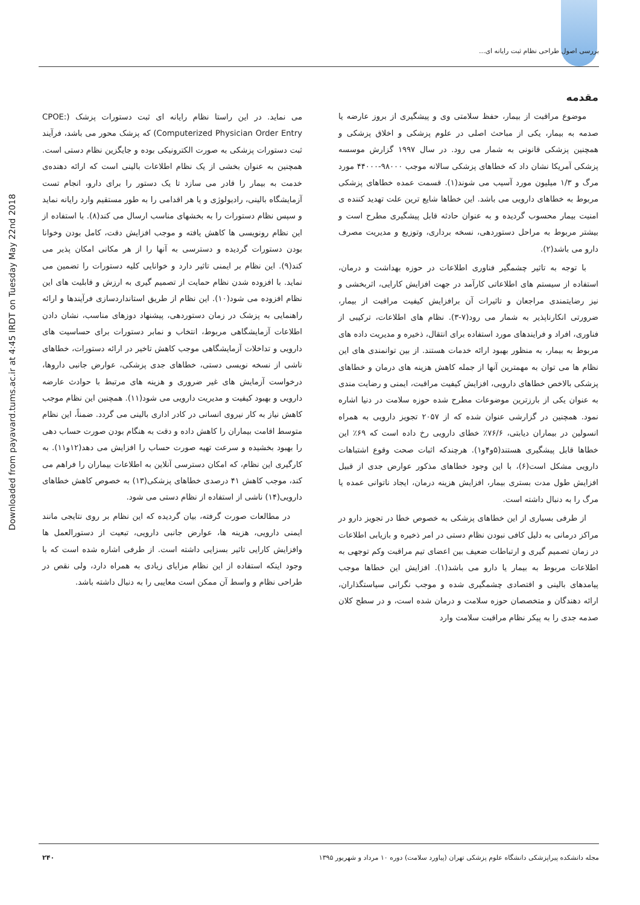بررسی اصول طراحی نظام ثبت رایانه ای...
Downloaded from payavard.tums.ac.ir at 4:45 IRDT on Tuesday May 22nd 2018
مقدمه
موضوع مراقبت از بیمار، حفظ سلامتی وی و پیشگیری از بروز عارضه یا صدمه به بیمار، یکی از مباحث اصلی در علوم پزشکی و اخلاق پزشکی و همچنین پزشکی قانونی به شمار می رود. در سال ۱۹۹۷ گزارش موسسه پزشکی آمریکا نشان داد که خطاهای پزشکی سالانه موجب ۹۸۰۰۰-۴۴۰۰۰ مورد مرگ و ۱/۳ میلیون مورد آسیب می شوند(۱). قسمت عمده خطاهای پزشکی مربوط به خطاهای دارویی می باشد. این خطاها شایع ترین علت تهدید کننده ی امنیت بیمار محسوب گردیده و به عنوان حادثه قابل پیشگیری مطرح است و بیشتر مربوط به مراحل دستوردهی، نسخه برداری، وتوزیع و مدیریت مصرف دارو می باشد(۲).
با توجه به تاثیر چشمگیر فناوری اطلاعات در حوزه بهداشت و درمان، استفاده از سیستم های اطلاعاتی کارآمد در جهت افزایش کارایی، اثربخشی و نیز رضایتمندی مراجعان و تاثیرات آن برافزایش کیفیت مراقبت از بیمار، ضرورتی انکارناپذیر به شمار می رود(۷-۳). نظام های اطلاعات، ترکیبی از فناوری، افراد و فرایندهای مورد استفاده برای انتقال، ذخیره و مدیریت داده های مربوط به بیمار، به منظور بهبود ارائه خدمات هستند. از بین توانمندی های این نظام ها می توان به مهمترین آنها از جمله کاهش هزینه های درمان و خطاهای پزشکی بالاخص خطاهای دارویی، افزایش کیفیت مراقبت، ایمنی و رضایت مندی به عنوان یکی از بارزترین موضوعات مطرح شده حوزه سلامت در دنیا اشاره نمود. همچنین در گزارشی عنوان شده که از ۲۰۵۷ تجویز دارویی به همراه انسولین در بیماران دیابتی، ۷۶/۶٪ خطای دارویی رخ داده است که ۶۹٪ این خطاها قابل پیشگیری هستند(۵و۴و۱). هرچندکه اثبات صحت وقوع اشتباهات دارویی مشکل است(۶)، با این وجود خطاهای مذکور عوارض جدی از قبیل افزایش طول مدت بستری بیمار، افزایش هزینه درمان، ایجاد ناتوانی عمده یا مرگ را به دنبال داشته است.
از طرفی بسیاری از این خطاهای پزشکی به خصوص خطا در تجویز دارو در مراکز درمانی به دلیل کافی نبودن نظام دستی در امر ذخیره و بازیابی اطلاعات در زمان تصمیم گیری و ارتباطات ضعیف بین اعضای تیم مراقبت وکم توجهی به اطلاعات مربوط به بیمار یا دارو می باشد(۱). افزایش این خطاها موجب پیامدهای بالینی و اقتصادی چشمگیری شده و موجب نگرانی سیاستگذاران، ارائه دهندگان و متخصصان حوزه سلامت و درمان شده است، و در سطح کلان صدمه جدی را به پیکر نظام مراقبت سلامت وارد
می نماید. در این راستا نظام رایانه ای ثبت دستورات پزشک (CPOE: Computerized Physician Order Entry) که پزشک محور می باشد، فرآیند ثبت دستورات پزشکی به صورت الکترونیکی بوده و جایگزین نظام دستی است. همچنین به عنوان بخشی از یک نظام اطلاعات بالینی است که ارائه دهنده‌ی خدمت به بیمار را قادر می سازد تا یک دستور را برای دارو، انجام تست آزمایشگاه بالینی، رادیولوژی و یا هر اقدامی را به طور مستقیم وارد رایانه نماید و سپس نظام دستورات را به بخشهای مناسب ارسال می کند(۸). با استفاده از این نظام رونویسی ها کاهش یافته و موجب افزایش دقت، کامل بودن وخوانا بودن دستورات گردیده و دسترسی به آنها را از هر مکانی امکان پذیر می کند(۹). این نظام بر ایمنی تاثیر دارد و خوانایی کلیه دستورات را تضمین می نماید. با افزوده شدن نظام حمایت از تصمیم گیری به ارزش و قابلیت های این نظام افزوده می شود(۱۰). این نظام از طریق استانداردسازی فرآیندها و ارائه راهنمایی به پزشک در زمان دستوردهی، پیشنهاد دوزهای مناسب، نشان دادن اطلاعات آزمایشگاهی مربوط، انتخاب و نمابر دستورات برای حساسیت های دارویی و تداخلات آزمایشگاهی موجب کاهش تاخیر در ارائه دستورات، خطاهای ناشی از نسخه نویسی دستی، خطاهای جدی پزشکی، عوارض جانبی داروها، درخواست آزمایش های غیر ضروری و هزینه های مرتبط با حوادث عارضه دارویی و بهبود کیفیت و مدیریت دارویی می شود(۱۱). همچنین این نظام موجب کاهش نیاز به کار نیروی انسانی در کادر اداری بالینی می گردد. ضمناً، این نظام متوسط اقامت بیماران را کاهش داده و دقت به هنگام بودن صورت حساب دهی را بهبود بخشیده و سرعت تهیه صورت حساب را افزایش می دهد(۱۲و۱۱). به کارگیری این نظام، که امکان دسترسی آنلاین به اطلاعات بیماران را فراهم می کند، موجب کاهش ۴۱ درصدی خطاهای پزشکی(۱۳) به خصوص کاهش خطاهای دارویی(۱۴) ناشی از استفاده از نظام دستی می شود.
در مطالعات صورت گرفته، بیان گردیده که این نظام بر روی نتایجی مانند ایمنی دارویی، هزینه ها، عوارض جانبی دارویی، تبعیت از دستورالعمل ها وافزایش کارایی تاثیر بسزایی داشته است. از طرفی اشاره شده است که با وجود اینکه استفاده از این نظام مزایای زیادی به همراه دارد، ولی نقص در طراحی نظام و واسط آن ممکن است معایبی را به دنبال داشته باشد.
مجله دانشکده پیراپزشکی دانشگاه علوم پزشکی تهران (پیاورد سلامت) دوره ۱۰ مرداد و شهریور ۱۳۹۵ ۲۴۰